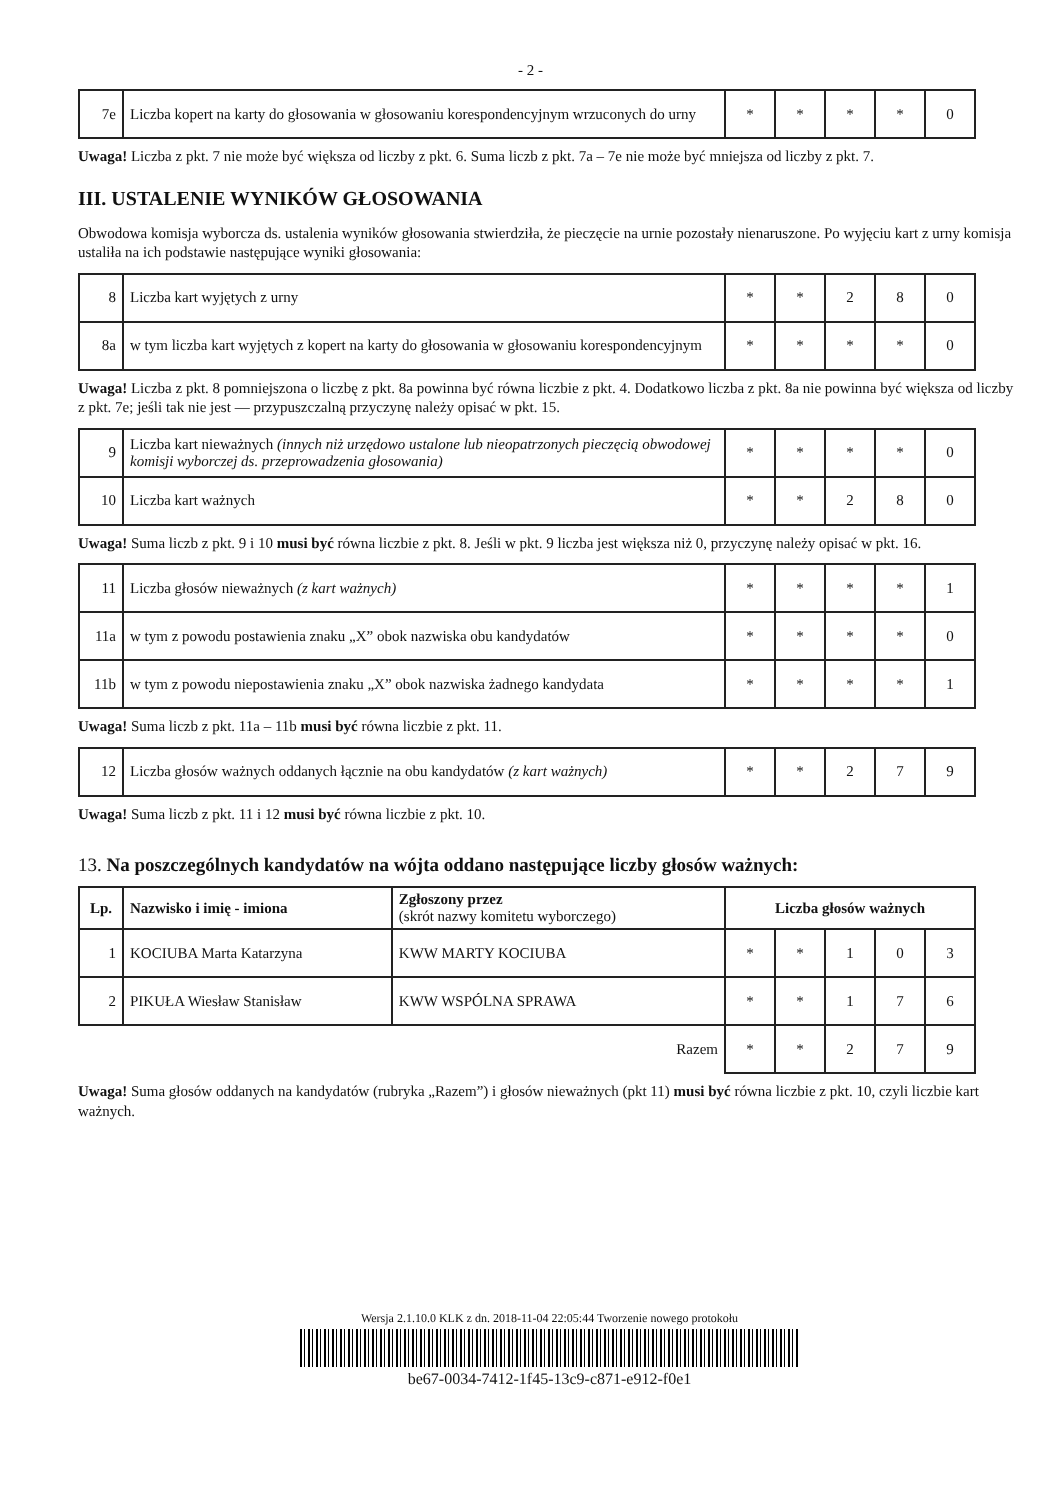- 2 -
| 7e | Liczba kopert na karty do głosowania w głosowaniu korespondencyjnym wrzuconych do urny | * | * | * | * | 0 |
Uwaga! Liczba z pkt. 7 nie może być większa od liczby z pkt. 6. Suma liczb z pkt. 7a – 7e nie może być mniejsza od liczby z pkt. 7.
III. USTALENIE WYNIKÓW GŁOSOWANIA
Obwodowa komisja wyborcza ds. ustalenia wyników głosowania stwierdziła, że pieczęcie na urnie pozostały nienaruszone. Po wyjęciu kart z urny komisja ustaliła na ich podstawie następujące wyniki głosowania:
| 8 | Liczba kart wyjętych z urny | * | * | 2 | 8 | 0 |
| 8a | w tym liczba kart wyjętych z kopert na karty do głosowania w głosowaniu korespondencyjnym | * | * | * | * | 0 |
Uwaga! Liczba z pkt. 8 pomniejszona o liczbę z pkt. 8a powinna być równa liczbie z pkt. 4. Dodatkowo liczba z pkt. 8a nie powinna być większa od liczby z pkt. 7e; jeśli tak nie jest — przypuszczalną przyczynę należy opisać w pkt. 15.
| 9 | Liczba kart nieważnych (innych niż urzędowo ustalone lub nieopatrzonych pieczęcią obwodowej komisji wyborczej ds. przeprowadzenia głosowania) | * | * | * | * | 0 |
| 10 | Liczba kart ważnych | * | * | 2 | 8 | 0 |
Uwaga! Suma liczb z pkt. 9 i 10 musi być równa liczbie z pkt. 8. Jeśli w pkt. 9 liczba jest większa niż 0, przyczynę należy opisać w pkt. 16.
| 11 | Liczba głosów nieważnych (z kart ważnych) | * | * | * | * | 1 |
| 11a | w tym z powodu postawienia znaku „X” obok nazwiska obu kandydatów | * | * | * | * | 0 |
| 11b | w tym z powodu niepostawienia znaku „X” obok nazwiska żadnego kandydata | * | * | * | * | 1 |
Uwaga! Suma liczb z pkt. 11a – 11b musi być równa liczbie z pkt. 11.
| 12 | Liczba głosów ważnych oddanych łącznie na obu kandydatów (z kart ważnych) | * | * | 2 | 7 | 9 |
Uwaga! Suma liczb z pkt. 11 i 12 musi być równa liczbie z pkt. 10.
13. Na poszczególnych kandydatów na wójta oddano następujące liczby głosów ważnych:
| Lp. | Nazwisko i imię - imiona | Zgłoszony przez (skrót nazwy komitetu wyborczego) | Liczba głosów ważnych | | | | |
| --- | --- | --- | --- | --- | --- | --- | --- |
| 1 | KOCIUBA Marta Katarzyna | KWW MARTY KOCIUBA | * | * | 1 | 0 | 3 |
| 2 | PIKUŁA Wiesław Stanisław | KWW WSPÓLNA SPRAWA | * | * | 1 | 7 | 6 |
| Razem | | | * | * | 2 | 7 | 9 |
Uwaga! Suma głosów oddanych na kandydatów (rubryka „Razem”) i głosów nieważnych (pkt 11) musi być równa liczbie z pkt. 10, czyli liczbie kart ważnych.
Wersja 2.1.10.0 KLK z dn. 2018-11-04 22:05:44 Tworzenie nowego protokołu
be67-0034-7412-1f45-13c9-c871-e912-f0e1